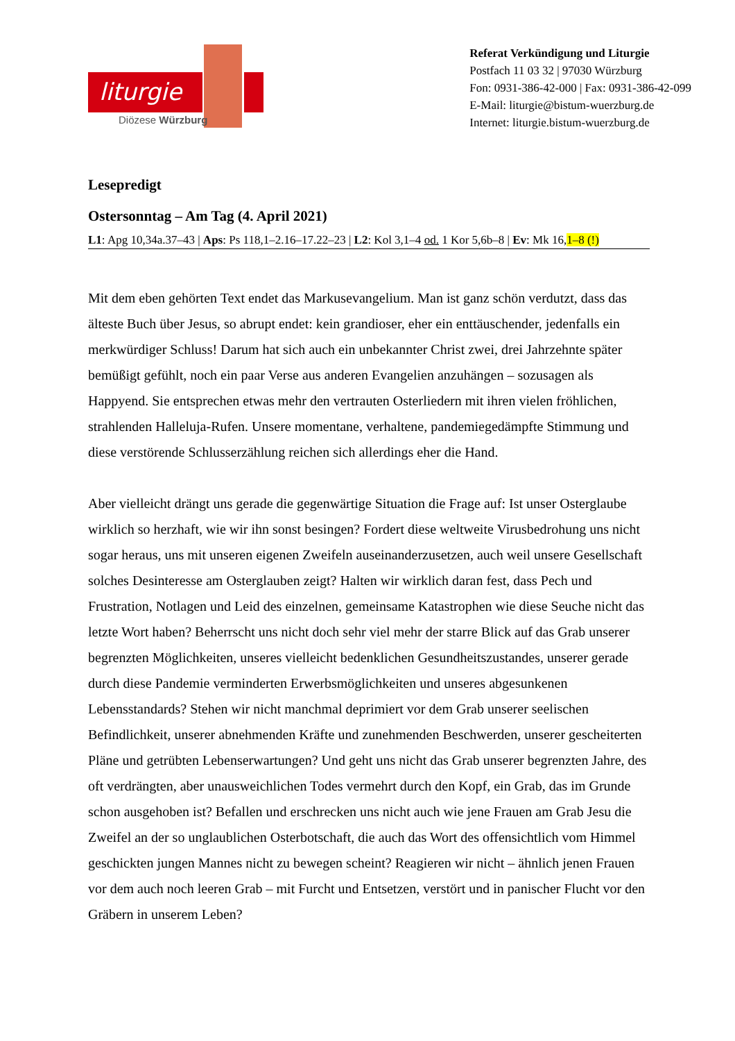liturgie
Diözese Würzburg
Referat Verkündigung und Liturgie
Postfach 11 03 32 | 97030 Würzburg
Fon: 0931-386-42-000 | Fax: 0931-386-42-099
E-Mail: liturgie@bistum-wuerzburg.de
Internet: liturgie.bistum-wuerzburg.de
Lesepredigt
Ostersonntag – Am Tag (4. April 2021)
L1: Apg 10,34a.37–43 | Aps: Ps 118,1–2.16–17.22–23 | L2: Kol 3,1–4 od. 1 Kor 5,6b–8 | Ev: Mk 16,1–8 (!)
Mit dem eben gehörten Text endet das Markusevangelium. Man ist ganz schön verdutzt, dass das älteste Buch über Jesus, so abrupt endet: kein grandioser, eher ein enttäuschender, jedenfalls ein merkwürdiger Schluss! Darum hat sich auch ein unbekannter Christ zwei, drei Jahrzehnte später bemüßigt gefühlt, noch ein paar Verse aus anderen Evangelien anzuhängen – sozusagen als Happyend. Sie entsprechen etwas mehr den vertrauten Osterliedern mit ihren vielen fröhlichen, strahlenden Halleluja-Rufen. Unsere momentane, verhaltene, pandemiegedämpfte Stimmung und diese verstörende Schlusserzählung reichen sich allerdings eher die Hand.
Aber vielleicht drängt uns gerade die gegenwärtige Situation die Frage auf: Ist unser Osterglaube wirklich so herzhaft, wie wir ihn sonst besingen? Fordert diese weltweite Virusbedrohung uns nicht sogar heraus, uns mit unseren eigenen Zweifeln auseinanderzusetzen, auch weil unsere Gesellschaft solches Desinteresse am Osterglauben zeigt? Halten wir wirklich daran fest, dass Pech und Frustration, Notlagen und Leid des einzelnen, gemeinsame Katastrophen wie diese Seuche nicht das letzte Wort haben? Beherrscht uns nicht doch sehr viel mehr der starre Blick auf das Grab unserer begrenzten Möglichkeiten, unseres vielleicht bedenklichen Gesundheitszustandes, unserer gerade durch diese Pandemie verminderten Erwerbsmöglichkeiten und unseres abgesunkenen Lebensstandards? Stehen wir nicht manchmal deprimiert vor dem Grab unserer seelischen Befindlichkeit, unserer abnehmenden Kräfte und zunehmenden Beschwerden, unserer gescheiterten Pläne und getrübten Lebenserwartungen? Und geht uns nicht das Grab unserer begrenzten Jahre, des oft verdrängten, aber unausweichlichen Todes vermehrt durch den Kopf, ein Grab, das im Grunde schon ausgehoben ist? Befallen und erschrecken uns nicht auch wie jene Frauen am Grab Jesu die Zweifel an der so unglaublichen Osterbotschaft, die auch das Wort des offensichtlich vom Himmel geschickten jungen Mannes nicht zu bewegen scheint? Reagieren wir nicht – ähnlich jenen Frauen vor dem auch noch leeren Grab – mit Furcht und Entsetzen, verstört und in panischer Flucht vor den Gräbern in unserem Leben?